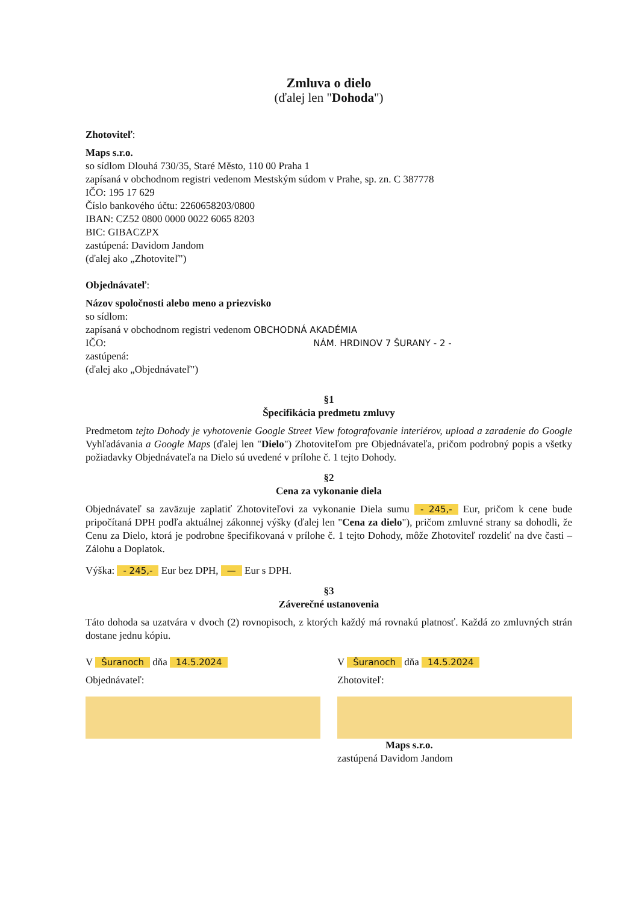Zmluva o dielo
(ďalej len "Dohoda")
Zhotoviteľ:
Maps s.r.o.
so sídlom Dlouhá 730/35, Staré Město, 110 00 Praha 1
zapísaná v obchodnom registri vedenom Mestským súdom v Prahe, sp. zn. C 387778
IČO: 195 17 629
Číslo bankového účtu: 2260658203/0800
IBAN: CZ52 0800 0000 0022 6065 8203
BIC: GIBACZPX
zastúpená: Davidom Jandom
(ďalej ako „Zhotoviteľ")
Objednávateľ:
Názov spoločnosti alebo meno a priezvisko
so sídlom:
zapísaná v obchodnom registri vedenom OBCHODNÁ AKADÉMIA
IČO: NÁM. HRDINOV 7 ŠURANY - 2 -
zastúpená:
(ďalej ako „Objednávateľ")
§1
Špecifikácia predmetu zmluvy
Predmetom tejto Dohody je vyhotovenie Google Street View fotografovanie interiérov, upload a zaradenie do Google Vyhľadávania a Google Maps (ďalej len "Dielo") Zhotoviteľom pre Objednávateľa, pričom podrobný popis a všetky požiadavky Objednávateľa na Dielo sú uvedené v prílohe č. 1 tejto Dohody.
§2
Cena za vykonanie diela
Objednávateľ sa zaväzuje zaplatiť Zhotoviteľovi za vykonanie Diela sumu - 245,- Eur, pričom k cene bude pripočítaná DPH podľa aktuálnej zákonnej výšky (ďalej len "Cena za dielo"), pričom zmluvné strany sa dohodli, že Cenu za Dielo, ktorá je podrobne špecifikovaná v prílohe č. 1 tejto Dohody, môže Zhotoviteľ rozdeliť na dve časti – Zálohu a Doplatok.
Výška: - 245,- Eur bez DPH, — Eur s DPH.
§3
Záverečné ustanovenia
Táto dohoda sa uzatvára v dvoch (2) rovnopisoch, z ktorých každý má rovnakú platnosť. Každá zo zmluvných strán dostane jednu kópiu.
V Šuranoch dňa 14.5.2024
Objednávateľ:
V Šuranoch dňa 14.5.2024
Zhotoviteľ:
Maps s.r.o.
zastúpená Davidom Jandom